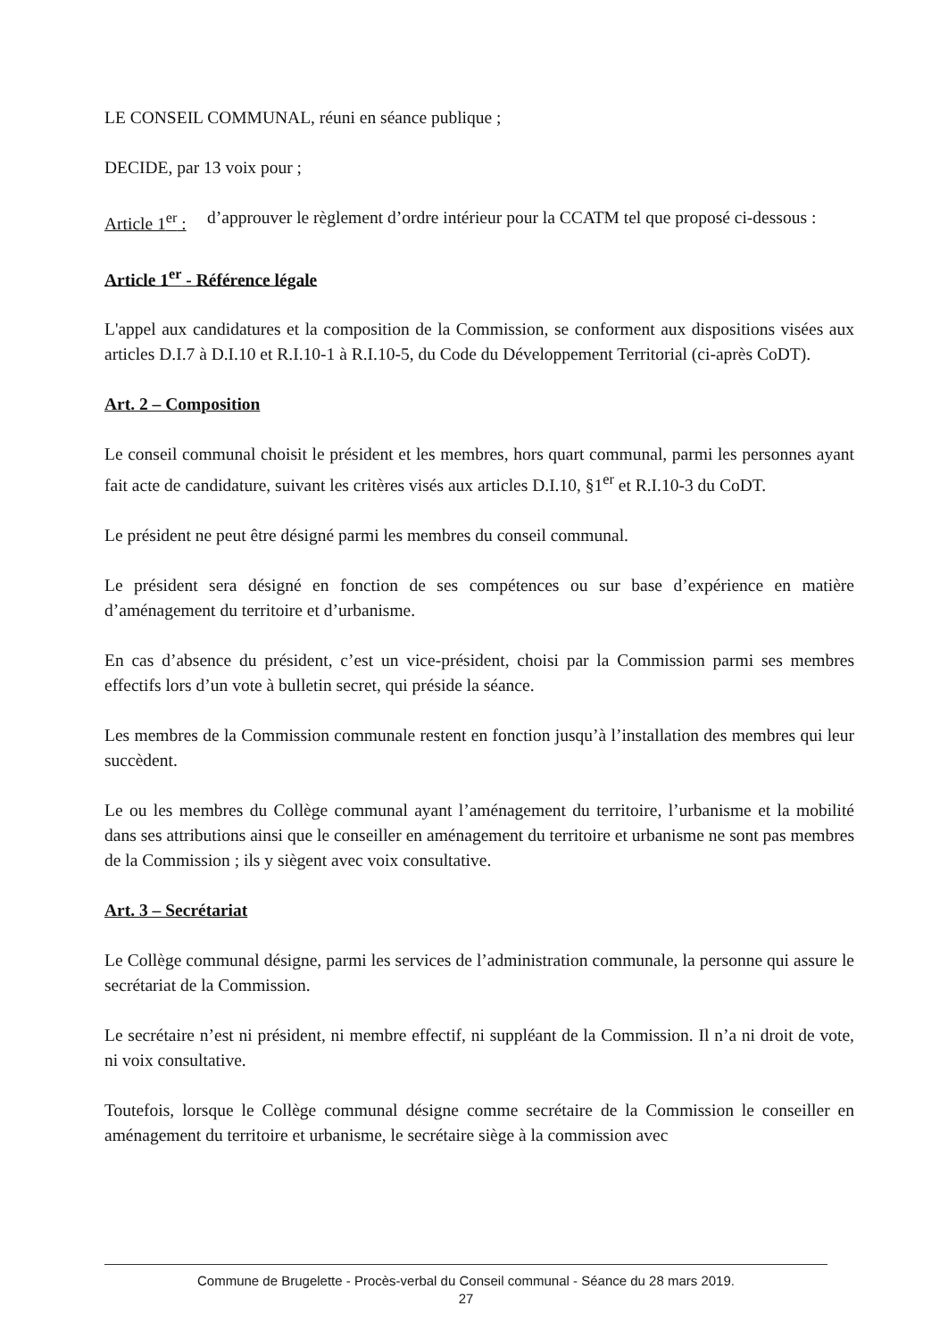LE CONSEIL COMMUNAL, réuni en séance publique ;
DECIDE, par 13 voix pour ;
Article 1<sup>er</sup> : d’approuver le règlement d’ordre intérieur pour la CCATM tel que proposé ci-dessous :
Article 1<sup>er</sup> - Référence légale
L'appel aux candidatures et la composition de la Commission, se conforment aux dispositions visées aux articles D.I.7 à D.I.10 et R.I.10-1 à R.I.10-5, du Code du Développement Territorial (ci-après CoDT).
Art. 2 – Composition
Le conseil communal choisit le président et les membres, hors quart communal, parmi les personnes ayant fait acte de candidature, suivant les critères visés aux articles D.I.10, §1<sup>er</sup> et R.I.10-3 du CoDT.
Le président ne peut être désigné parmi les membres du conseil communal.
Le président sera désigné en fonction de ses compétences ou sur base d’expérience en matière d’aménagement du territoire et d’urbanisme.
En cas d’absence du président, c’est un vice-président, choisi par la Commission parmi ses membres effectifs lors d’un vote à bulletin secret, qui préside la séance.
Les membres de la Commission communale restent en fonction jusqu’à l’installation des membres qui leur succèdent.
Le ou les membres du Collège communal ayant l’aménagement du territoire, l’urbanisme et la mobilité dans ses attributions ainsi que le conseiller en aménagement du territoire et urbanisme ne sont pas membres de la Commission ; ils y siègent avec voix consultative.
Art. 3 – Secrétariat
Le Collège communal désigne, parmi les services de l’administration communale, la personne qui assure le secrétariat de la Commission.
Le secrétaire n’est ni président, ni membre effectif, ni suppléant de la Commission. Il n’a ni droit de vote, ni voix consultative.
Toutefois, lorsque le Collège communal désigne comme secrétaire de la Commission le conseiller en aménagement du territoire et urbanisme, le secrétaire siège à la commission avec
Commune de Brugelette - Procès-verbal du Conseil communal - Séance du 28 mars 2019.
27